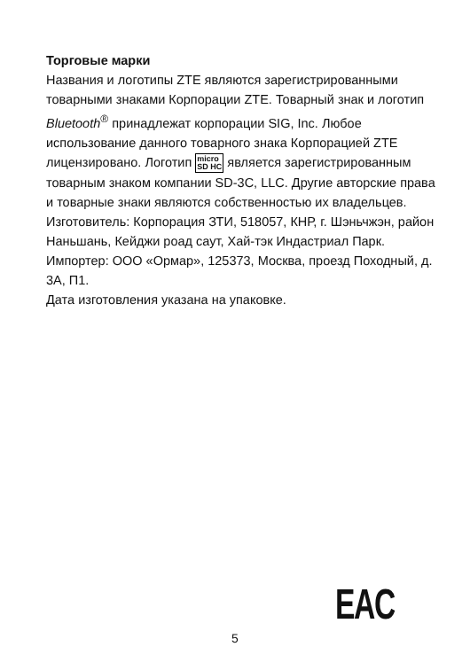Торговые марки
Названия и логотипы ZTE являются зарегистрированными товарными знаками Корпорации ZTE. Товарный знак и логотип Bluetooth<sup>®</sup> принадлежат корпорации SIG, Inc. Любое использование данного товарного знака Корпорацией ZTE лицензировано. Логотип micro
SD HC является зарегистрированным товарным знаком компании SD-3C, LLC. Другие авторские права и товарные знаки являются собственностью их владельцев.
Изготовитель: Корпорация ЗТИ, 518057, КНР, г. Шэньчжэн, район Наньшань, Кейджи роад саут, Хай-тэк Индастриал Парк.
Импортер: ООО «Ормар», 125373, Москва, проезд Походный, д. 3А, П1.
Дата изготовления указана на упаковке.
EAC
5